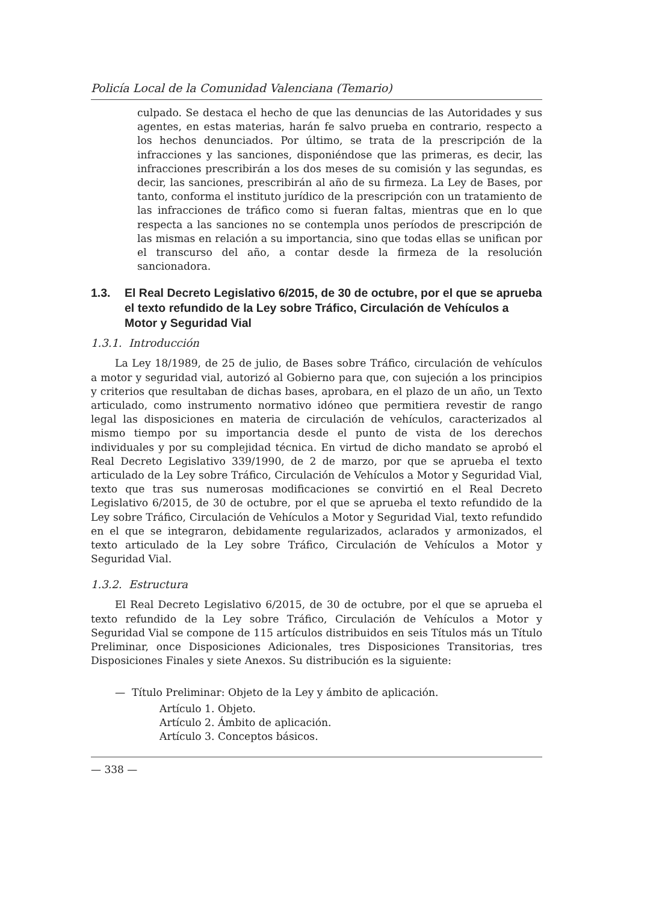Policía Local de la Comunidad Valenciana (Temario)
culpado. Se destaca el hecho de que las denuncias de las Autoridades y sus agentes, en estas materias, harán fe salvo prueba en contrario, respecto a los hechos denunciados. Por último, se trata de la prescripción de la infracciones y las sanciones, disponiéndose que las primeras, es decir, las infracciones prescribirán a los dos meses de su comisión y las segundas, es decir, las sanciones, prescribirán al año de su firmeza. La Ley de Bases, por tanto, conforma el instituto jurídico de la prescripción con un tratamiento de las infracciones de tráfico como si fueran faltas, mientras que en lo que respecta a las sanciones no se contempla unos períodos de prescripción de las mismas en relación a su importancia, sino que todas ellas se unifican por el transcurso del año, a contar desde la firmeza de la resolución sancionadora.
1.3. El Real Decreto Legislativo 6/2015, de 30 de octubre, por el que se aprueba el texto refundido de la Ley sobre Tráfico, Circulación de Vehículos a Motor y Seguridad Vial
1.3.1. Introducción
La Ley 18/1989, de 25 de julio, de Bases sobre Tráfico, circulación de vehículos a motor y seguridad vial, autorizó al Gobierno para que, con sujeción a los principios y criterios que resultaban de dichas bases, aprobara, en el plazo de un año, un Texto articulado, como instrumento normativo idóneo que permitiera revestir de rango legal las disposiciones en materia de circulación de vehículos, caracterizados al mismo tiempo por su importancia desde el punto de vista de los derechos individuales y por su complejidad técnica. En virtud de dicho mandato se aprobó el Real Decreto Legislativo 339/1990, de 2 de marzo, por que se aprueba el texto articulado de la Ley sobre Tráfico, Circulación de Vehículos a Motor y Seguridad Vial, texto que tras sus numerosas modificaciones se convirtió en el Real Decreto Legislativo 6/2015, de 30 de octubre, por el que se aprueba el texto refundido de la Ley sobre Tráfico, Circulación de Vehículos a Motor y Seguridad Vial, texto refundido en el que se integraron, debidamente regularizados, aclarados y armonizados, el texto articulado de la Ley sobre Tráfico, Circulación de Vehículos a Motor y Seguridad Vial.
1.3.2. Estructura
El Real Decreto Legislativo 6/2015, de 30 de octubre, por el que se aprueba el texto refundido de la Ley sobre Tráfico, Circulación de Vehículos a Motor y Seguridad Vial se compone de 115 artículos distribuidos en seis Títulos más un Título Preliminar, once Disposiciones Adicionales, tres Disposiciones Transitorias, tres Disposiciones Finales y siete Anexos. Su distribución es la siguiente:
— Título Preliminar: Objeto de la Ley y ámbito de aplicación.
Artículo 1. Objeto.
Artículo 2. Ámbito de aplicación.
Artículo 3. Conceptos básicos.
— 338 —